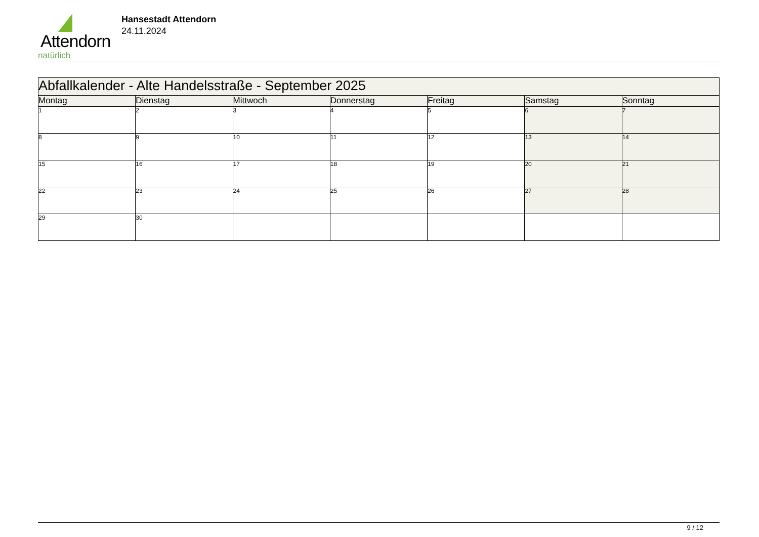Attendorn
natürlich
Hansestadt Attendorn
24.11.2024
| Abfallkalender - Alte Handelsstraße - September 2025 | | | | | | |
| Montag | Dienstag | Mittwoch | Donnerstag | Freitag | Samstag | Sonntag |
| 1 | 2 | 3 | 4 | 5 | 6 | 7 |
| 8 | 9 | 10 | 11 | 12 | 13 | 14 |
| 15 | 16 | 17 | 18 | 19 | 20 | 21 |
| 22 | 23 | 24 | 25 | 26 | 27 | 28 |
| 29 | 30 | | | | | |
9 / 12